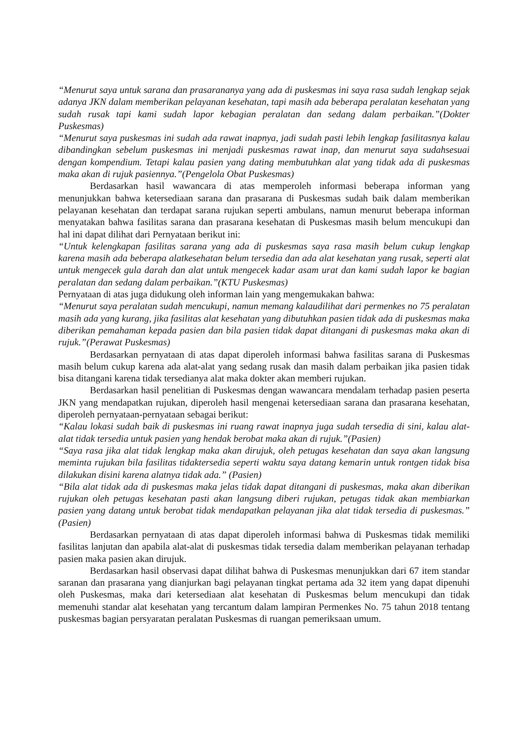“Menurut saya untuk sarana dan prasarananya yang ada di puskesmas ini saya rasa sudah lengkap sejak adanya JKN dalam memberikan pelayanan kesehatan, tapi masih ada beberapa peralatan kesehatan yang sudah rusak tapi kami sudah lapor kebagian peralatan dan sedang dalam perbaikan.”(Dokter Puskesmas)
“Menurut saya puskesmas ini sudah ada rawat inapnya, jadi sudah pasti lebih lengkap fasilitasnya kalau dibandingkan sebelum puskesmas ini menjadi puskesmas rawat inap, dan menurut saya sudahsesuai dengan kompendium. Tetapi kalau pasien yang dating membutuhkan alat yang tidak ada di puskesmas maka akan di rujuk pasiennya.”(Pengelola Obat Puskesmas)
Berdasarkan hasil wawancara di atas memperoleh informasi beberapa informan yang menunjukkan bahwa ketersediaan sarana dan prasarana di Puskesmas sudah baik dalam memberikan pelayanan kesehatan dan terdapat sarana rujukan seperti ambulans, namun menurut beberapa informan menyatakan bahwa fasilitas sarana dan prasarana kesehatan di Puskesmas masih belum mencukupi dan hal ini dapat dilihat dari Pernyataan berikut ini:
“Untuk kelengkapan fasilitas sarana yang ada di puskesmas saya rasa masih belum cukup lengkap karena masih ada beberapa alatkesehatan belum tersedia dan ada alat kesehatan yang rusak, seperti alat untuk mengecek gula darah dan alat untuk mengecek kadar asam urat dan kami sudah lapor ke bagian peralatan dan sedang dalam perbaikan.”(KTU Puskesmas)
Pernyataan di atas juga didukung oleh informan lain yang mengemukakan bahwa:
“Menurut saya peralatan sudah mencukupi, namun memang kalaudilihat dari permenkes no 75 peralatan masih ada yang kurang, jika fasilitas alat kesehatan yang dibutuhkan pasien tidak ada di puskesmas maka diberikan pemahaman kepada pasien dan bila pasien tidak dapat ditangani di puskesmas maka akan di rujuk.”(Perawat Puskesmas)
Berdasarkan pernyataan di atas dapat diperoleh informasi bahwa fasilitas sarana di Puskesmas masih belum cukup karena ada alat-alat yang sedang rusak dan masih dalam perbaikan jika pasien tidak bisa ditangani karena tidak tersedianya alat maka dokter akan memberi rujukan.
Berdasarkan hasil penelitian di Puskesmas dengan wawancara mendalam terhadap pasien peserta JKN yang mendapatkan rujukan, diperoleh hasil mengenai ketersediaan sarana dan prasarana kesehatan, diperoleh pernyataan-pernyataan sebagai berikut:
“Kalau lokasi sudah baik di puskesmas ini ruang rawat inapnya juga sudah tersedia di sini, kalau alat-alat tidak tersedia untuk pasien yang hendak berobat maka akan di rujuk.”(Pasien)
“Saya rasa jika alat tidak lengkap maka akan dirujuk, oleh petugas kesehatan dan saya akan langsung meminta rujukan bila fasilitas tidaktersedia seperti waktu saya datang kemarin untuk rontgen tidak bisa dilakukan disini karena alatnya tidak ada.” (Pasien)
“Bila alat tidak ada di puskesmas maka jelas tidak dapat ditangani di puskesmas, maka akan diberikan rujukan oleh petugas kesehatan pasti akan langsung diberi rujukan, petugas tidak akan membiarkan pasien yang datang untuk berobat tidak mendapatkan pelayanan jika alat tidak tersedia di puskesmas.” (Pasien)
Berdasarkan pernyataan di atas dapat diperoleh informasi bahwa di Puskesmas tidak memiliki fasilitas lanjutan dan apabila alat-alat di puskesmas tidak tersedia dalam memberikan pelayanan terhadap pasien maka pasien akan dirujuk.
Berdasarkan hasil observasi dapat dilihat bahwa di Puskesmas menunjukkan dari 67 item standar saranan dan prasarana yang dianjurkan bagi pelayanan tingkat pertama ada 32 item yang dapat dipenuhi oleh Puskesmas, maka dari ketersediaan alat kesehatan di Puskesmas belum mencukupi dan tidak memenuhi standar alat kesehatan yang tercantum dalam lampiran Permenkes No. 75 tahun 2018 tentang puskesmas bagian persyaratan peralatan Puskesmas di ruangan pemeriksaan umum.